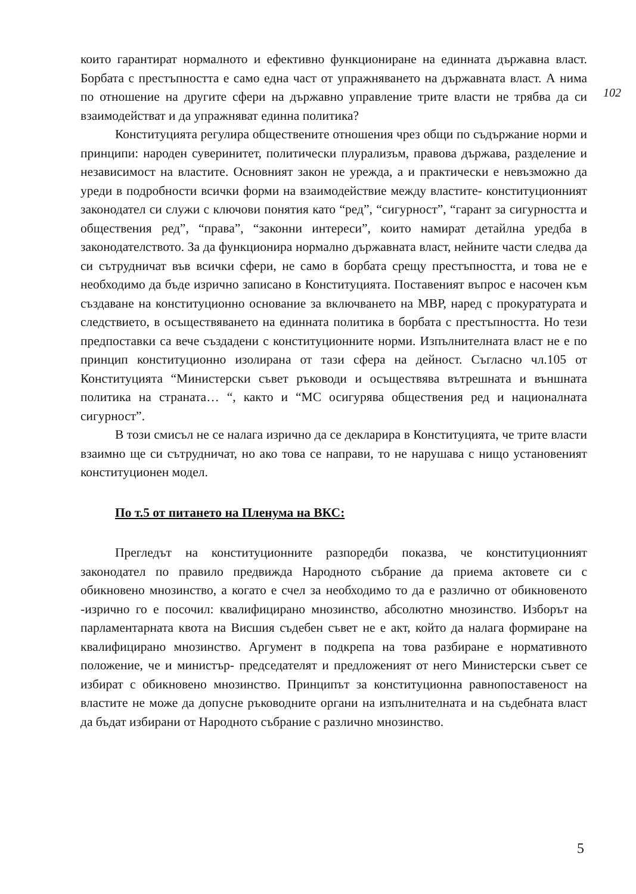102
които гарантират нормалното и ефективно функциониране на единната държавна власт. Борбата с престъпността е само една част от упражняването на държавната власт. А нима по отношение на другите сфери на държавно управление трите власти не трябва да си взаимодействат и да упражняват единна политика?
Конституцията регулира обществените отношения чрез общи по съдържание норми и принципи: народен суверинитет, политически плурализъм, правова държава, разделение и независимост на властите. Основният закон не урежда, а и практически е невъзможно да уреди в подробности всички форми на взаимодействие между властите- конституционният законодател си служи с ключови понятия като “ред”, “сигурност”, “гарант за сигурността и обществения ред”, “права”, “законни интереси”, които намират детайлна уредба в законодателството. За да функционира нормално държавната власт, нейните части следва да си сътрудничат във всички сфери, не само в борбата срещу престъпността, и това не е необходимо да бъде изрично записано в Конституцията. Поставеният въпрос е насочен към създаване на конституционно основание за включването на МВР, наред с прокуратурата и следствието, в осъществяването на единната политика в борбата с престъпността. Но тези предпоставки са вече създадени с конституционните норми. Изпълнителната власт не е по принцип конституционно изолирана от тази сфера на дейност. Съгласно чл.105 от Конституцията “Министерски съвет ръководи и осъществява вътрешната и външната политика на страната… “, както и “МС осигурява обществения ред и националната сигурност”.
В този смисъл не се налага изрично да се декларира в Конституцията, че трите власти взаимно ще си сътрудничат, но ако това се направи, то не нарушава с нищо установеният конституционен модел.
По т.5 от питането на Пленума на ВКС:
Прегледът на конституционните разпоредби показва, че конституционният законодател по правило предвижда Народното събрание да приема актовете си с обикновено мнозинство, а когато е счел за необходимо то да е различно от обикновеното -изрично го е посочил: квалифицирано мнозинство, абсолютно мнозинство. Изборът на парламентарната квота на Висшия съдебен съвет не е акт, който да налага формиране на квалифицирано мнозинство. Аргумент в подкрепа на това разбиране е нормативното положение, че и министър- председателят и предложеният от него Министерски съвет се избират с обикновено мнозинство. Принципът за конституционна равнопоставеност на властите не може да допусне ръководните органи на изпълнителната и на съдебната власт да бъдат избирани от Народното събрание с различно мнозинство.
5